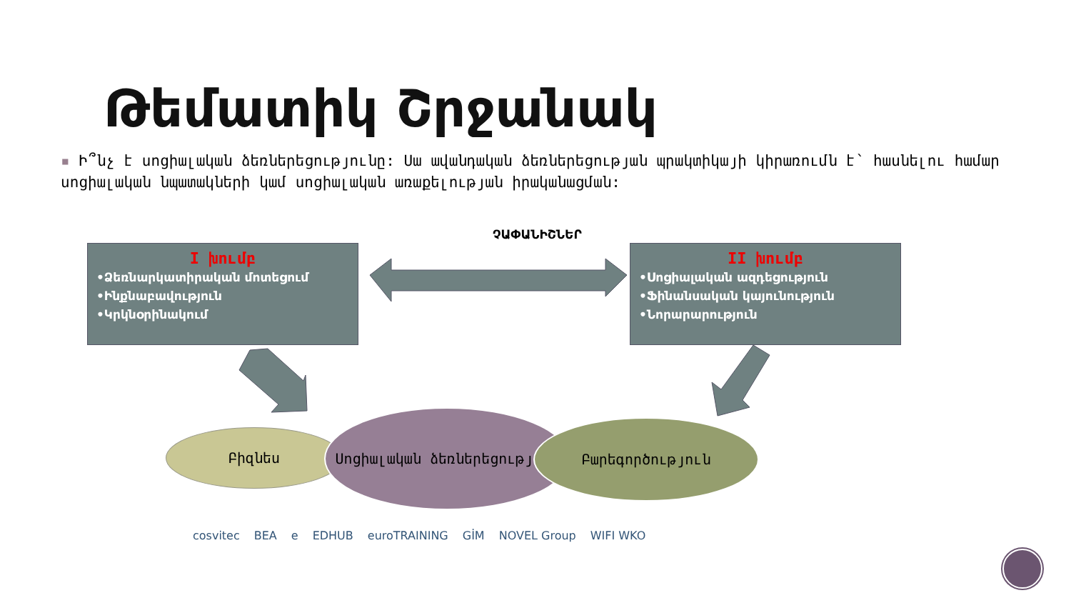Թեմատիկ Շրջանակ
▪ Ի՞նչ է սոցիալական ձեռներեցությունը: Սա ավանդական ձեռներեցության պրակտիկայի կիրառումն է՝ հասնելու համար սոցիալական նպատակների կամ սոցիալական առաքելության իրականացման:
ՉԱՓԱՆԻՇՆԵՐ
I խումբ
•Ձեռնարկատիրական մոտեցում
•Ինքնաբավություն
•Կրկնօրինակում
II խումբ
•Սոցիալական ազդեցություն
•Ֆինանսական կայունություն
•Նորարարություն
Բիզնես
Սոցիալական ձեռներեցություն
Բարեգործություն
cosvitec BEA e EDHUB euroTRAINING GİM NOVEL Group WIFI WKO